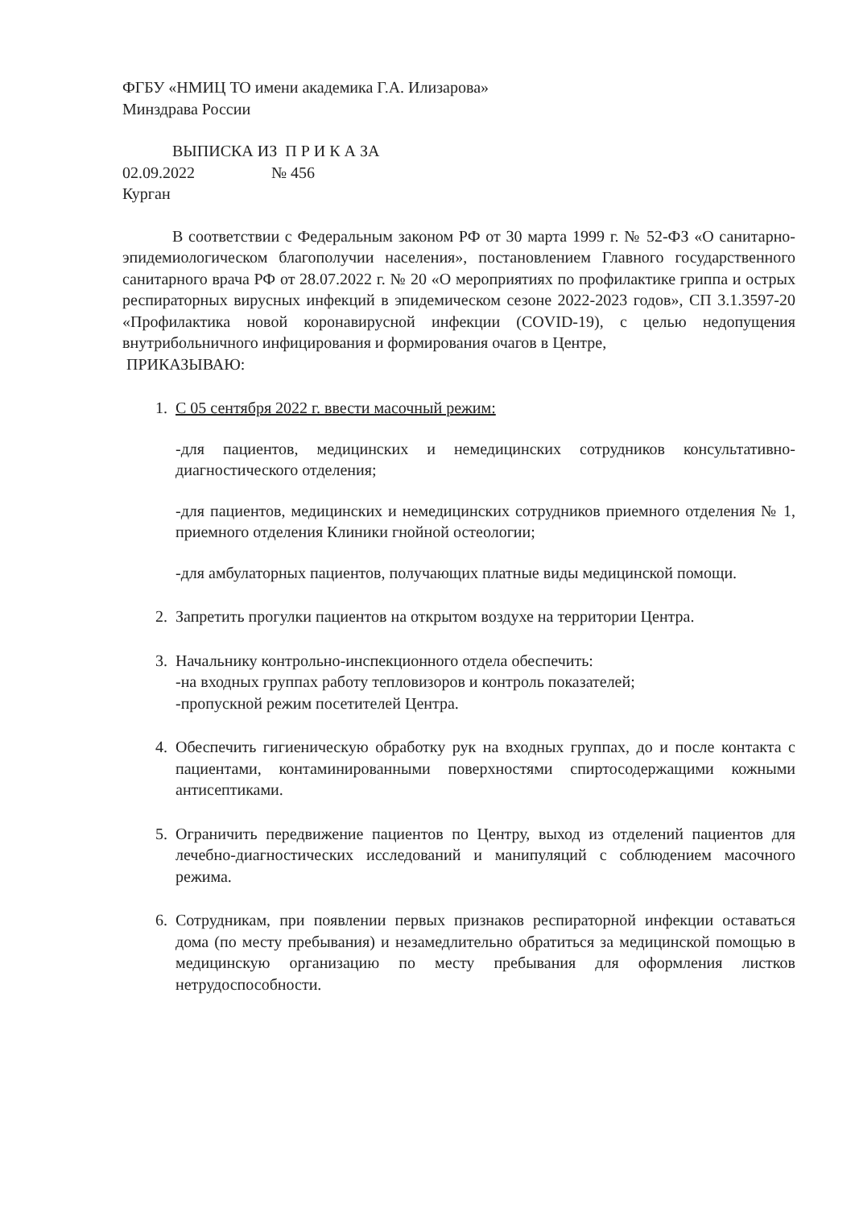ФГБУ «НМИЦ ТО имени академика Г.А. Илизарова»
Минздрава России
ВЫПИСКА ИЗ П Р И К А ЗА
02.09.2022 № 456
Курган
В соответствии с Федеральным законом РФ от 30 марта 1999 г. № 52-ФЗ «О санитарно-эпидемиологическом благополучии населения», постановлением Главного государственного санитарного врача РФ от 28.07.2022 г. № 20 «О мероприятиях по профилактике гриппа и острых респираторных вирусных инфекций в эпидемическом сезоне 2022-2023 годов», СП 3.1.3597-20 «Профилактика новой коронавирусной инфекции (COVID-19), с целью недопущения внутрибольничного инфицирования и формирования очагов в Центре,
ПРИКАЗЫВАЮ:
1. С 05 сентября 2022 г. ввести масочный режим:
-для пациентов, медицинских и немедицинских сотрудников консультативно-диагностического отделения;
-для пациентов, медицинских и немедицинских сотрудников приемного отделения № 1, приемного отделения Клиники гнойной остеологии;
-для амбулаторных пациентов, получающих платные виды медицинской помощи.
2. Запретить прогулки пациентов на открытом воздухе на территории Центра.
3. Начальнику контрольно-инспекционного отдела обеспечить:
-на входных группах работу тепловизоров и контроль показателей;
-пропускной режим посетителей Центра.
4. Обеспечить гигиеническую обработку рук на входных группах, до и после контакта с пациентами, контаминированными поверхностями спиртосодержащими кожными антисептиками.
5. Ограничить передвижение пациентов по Центру, выход из отделений пациентов для лечебно-диагностических исследований и манипуляций с соблюдением масочного режима.
6. Сотрудникам, при появлении первых признаков респираторной инфекции оставаться дома (по месту пребывания) и незамедлительно обратиться за медицинской помощью в медицинскую организацию по месту пребывания для оформления листков нетрудоспособности.